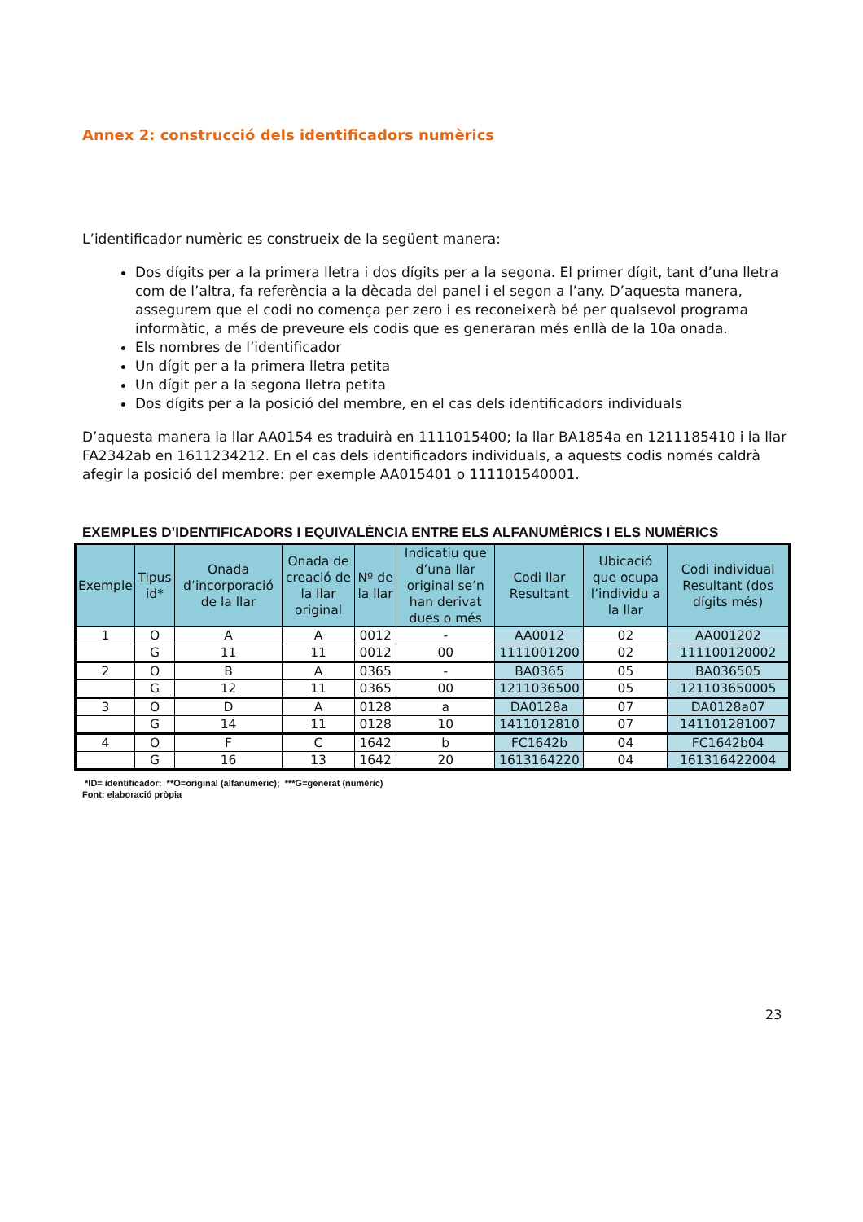Annex 2: construcció dels identificadors numèrics
L’identificador numèric es construeix de la següent manera:
Dos dígits per a la primera lletra i dos dígits per a la segona. El primer dígit, tant d’una lletra com de l’altra, fa referència a la dècada del panel i el segon a l’any. D’aquesta manera, assegurem que el codi no comença per zero i es reconeixerà bé per qualsevol programa informàtic, a més de preveure els codis que es generaran més enllà de la 10a onada.
Els nombres de l’identificador
Un dígit per a la primera lletra petita
Un dígit per a la segona lletra petita
Dos dígits per a la posició del membre, en el cas dels identificadors individuals
D’aquesta manera la llar AA0154 es traduirà en 1111015400; la llar BA1854a en 1211185410 i la llar FA2342ab en 1611234212. En el cas dels identificadors individuals, a aquests codis només caldrà afegir la posició del membre: per exemple AA015401 o 111101540001.
EXEMPLES D’IDENTIFICADORS I EQUIVALÈNCIA ENTRE ELS ALFANUMÈRICS I ELS NUMÈRICS
| Exemple | Tipus id* | Onada d’incorporació de la llar | Onada de creació de la llar original | Nº de la llar | Indicatiu que d’una llar original se’n han derivat dues o més | Codi llar Resultant | Ubicació que ocupa l’individu a la llar | Codi individual Resultant (dos dígits més) |
| --- | --- | --- | --- | --- | --- | --- | --- | --- |
| 1 | O | A | A | 0012 | - | AA0012 | 02 | AA001202 |
| | G | 11 | 11 | 0012 | 00 | 1111001200 | 02 | 111100120002 |
| 2 | O | B | A | 0365 | - | BA0365 | 05 | BA036505 |
| | G | 12 | 11 | 0365 | 00 | 1211036500 | 05 | 121103650005 |
| 3 | O | D | A | 0128 | a | DA0128a | 07 | DA0128a07 |
| | G | 14 | 11 | 0128 | 10 | 1411012810 | 07 | 141101281007 |
| 4 | O | F | C | 1642 | b | FC1642b | 04 | FC1642b04 |
| | G | 16 | 13 | 1642 | 20 | 1613164220 | 04 | 161316422004 |
*ID= identificador; **O=original (alfanumèric); ***G=generat (numèric)
Font: elaboració pròpia
23